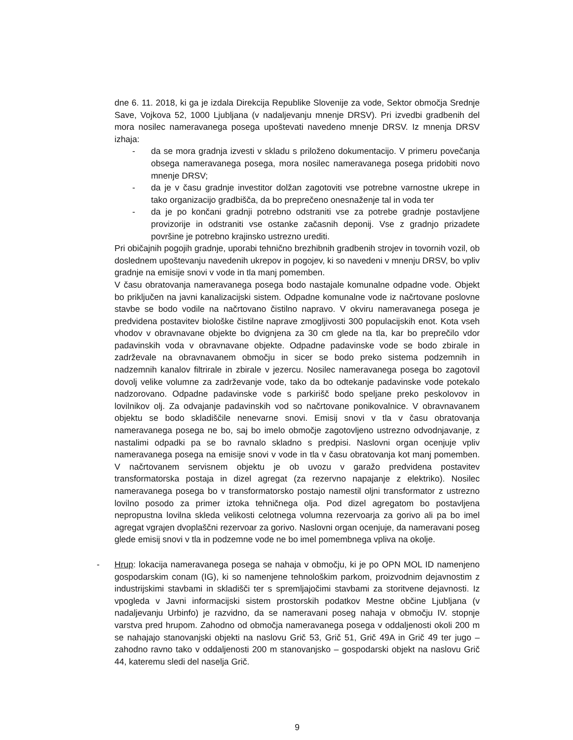dne 6. 11. 2018, ki ga je izdala Direkcija Republike Slovenije za vode, Sektor območja Srednje Save, Vojkova 52, 1000 Ljubljana (v nadaljevanju mnenje DRSV). Pri izvedbi gradbenih del mora nosilec nameravanega posega upoštevati navedeno mnenje DRSV. Iz mnenja DRSV izhaja:
- da se mora gradnja izvesti v skladu s priloženo dokumentacijo. V primeru povečanja obsega nameravanega posega, mora nosilec nameravanega posega pridobiti novo mnenje DRSV;
- da je v času gradnje investitor dolžan zagotoviti vse potrebne varnostne ukrepe in tako organizacijo gradbišča, da bo preprečeno onesnaženje tal in voda ter
- da je po končani gradnji potrebno odstraniti vse za potrebe gradnje postavljene provizorije in odstraniti vse ostanke začasnih deponij. Vse z gradnjo prizadete površine je potrebno krajinsko ustrezno urediti.
Pri običajnih pogojih gradnje, uporabi tehnično brezhibnih gradbenih strojev in tovornih vozil, ob doslednem upoštevanju navedenih ukrepov in pogojev, ki so navedeni v mnenju DRSV, bo vpliv gradnje na emisije snovi v vode in tla manj pomemben.
V času obratovanja nameravanega posega bodo nastajale komunalne odpadne vode. Objekt bo priključen na javni kanalizacijski sistem. Odpadne komunalne vode iz načrtovane poslovne stavbe se bodo vodile na načrtovano čistilno napravo. V okviru nameravanega posega je predvidena postavitev biološke čistilne naprave zmogljivosti 300 populacijskih enot. Kota vseh vhodov v obravnavane objekte bo dvignjena za 30 cm glede na tla, kar bo preprečilo vdor padavinskih voda v obravnavane objekte. Odpadne padavinske vode se bodo zbirale in zadrževale na obravnavanem območju in sicer se bodo preko sistema podzemnih in nadzemnih kanalov filtrirale in zbirale v jezercu. Nosilec nameravanega posega bo zagotovil dovolj velike volumne za zadrževanje vode, tako da bo odtekanje padavinske vode potekalo nadzorovano. Odpadne padavinske vode s parkirišč bodo speljane preko peskolovov in lovilnikov olj. Za odvajanje padavinskih vod so načrtovane ponikovalnice. V obravnavanem objektu se bodo skladiščile nenevarne snovi. Emisij snovi v tla v času obratovanja nameravanega posega ne bo, saj bo imelo območje zagotovljeno ustrezno odvodnjavanje, z nastalimi odpadki pa se bo ravnalo skladno s predpisi. Naslovni organ ocenjuje vpliv nameravanega posega na emisije snovi v vode in tla v času obratovanja kot manj pomemben. V načrtovanem servisnem objektu je ob uvozu v garažo predvidena postavitev transformatorska postaja in dizel agregat (za rezervno napajanje z elektriko). Nosilec nameravanega posega bo v transformatorsko postajo namestil oljni transformator z ustrezno lovilno posodo za primer iztoka tehničnega olja. Pod dizel agregatom bo postavljena nepropustna lovilna skleda velikosti celotnega volumna rezervoarja za gorivo ali pa bo imel agregat vgrajen dvoplaščni rezervoar za gorivo. Naslovni organ ocenjuje, da nameravani poseg glede emisij snovi v tla in podzemne vode ne bo imel pomembnega vpliva na okolje.
- Hrup: lokacija nameravanega posega se nahaja v območju, ki je po OPN MOL ID namenjeno gospodarskim conam (IG), ki so namenjene tehnološkim parkom, proizvodnim dejavnostim z industrijskimi stavbami in skladišči ter s spremljajočimi stavbami za storitvene dejavnosti. Iz vpogleda v Javni informacijski sistem prostorskih podatkov Mestne občine Ljubljana (v nadaljevanju Urbinfo) je razvidno, da se nameravani poseg nahaja v območju IV. stopnje varstva pred hrupom. Zahodno od območja nameravanega posega v oddaljenosti okoli 200 m se nahajajo stanovanjski objekti na naslovu Grič 53, Grič 51, Grič 49A in Grič 49 ter jugo – zahodno ravno tako v oddaljenosti 200 m stanovanjsko – gospodarski objekt na naslovu Grič 44, kateremu sledi del naselja Grič.
9